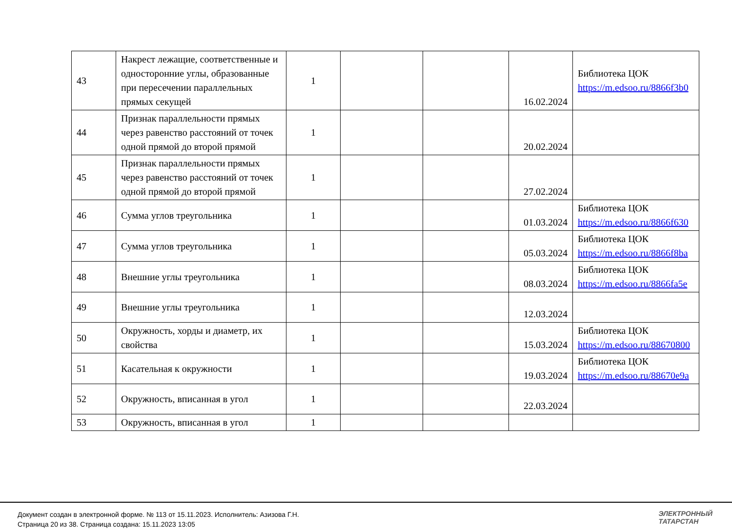| 43 | Накрест лежащие, соответственные и односторонние углы, образованные при пересечении параллельных прямых секущей | 1 | | | 16.02.2024 | Библиотека ЦОК https://m.edsoo.ru/8866f3b0 |
| 44 | Признак параллельности прямых через равенство расстояний от точек одной прямой до второй прямой | 1 | | | 20.02.2024 | |
| 45 | Признак параллельности прямых через равенство расстояний от точек одной прямой до второй прямой | 1 | | | 27.02.2024 | |
| 46 | Сумма углов треугольника | 1 | | | 01.03.2024 | Библиотека ЦОК https://m.edsoo.ru/8866f630 |
| 47 | Сумма углов треугольника | 1 | | | 05.03.2024 | Библиотека ЦОК https://m.edsoo.ru/8866f8ba |
| 48 | Внешние углы треугольника | 1 | | | 08.03.2024 | Библиотека ЦОК https://m.edsoo.ru/8866fa5e |
| 49 | Внешние углы треугольника | 1 | | | 12.03.2024 | |
| 50 | Окружность, хорды и диаметр, их свойства | 1 | | | 15.03.2024 | Библиотека ЦОК https://m.edsoo.ru/88670800 |
| 51 | Касательная к окружности | 1 | | | 19.03.2024 | Библиотека ЦОК https://m.edsoo.ru/88670e9a |
| 52 | Окружность, вписанная в угол | 1 | | | 22.03.2024 | |
| 53 | Окружность, вписанная в угол | 1 | | | | |
Документ создан в электронной форме. № 113 от 15.11.2023. Исполнитель: Азизова Г.Н.
Страница 20 из 38. Страница создана: 15.11.2023 13:05
ЭЛЕКТРОННЫЙ
ТАТАРСТАН